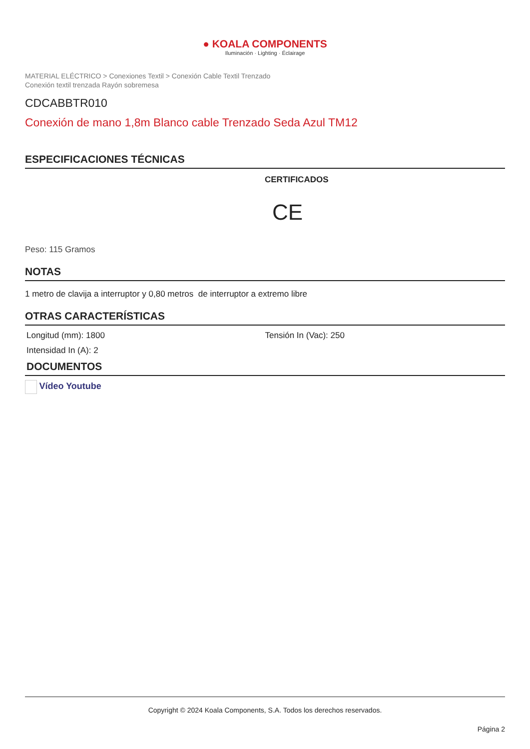● KOALA COMPONENTS
Iluminación · Lighting · Éclairage
MATERIAL ELÉCTRICO > Conexiones Textil > Conexión Cable Textil Trenzado
Conexión textil trenzada Rayón sobremesa
CDCABBTR010
Conexión de mano 1,8m Blanco cable Trenzado Seda Azul TM12
ESPECIFICACIONES TÉCNICAS
CERTIFICADOS
CE
Peso: 115 Gramos
NOTAS
1 metro de clavija a interruptor y 0,80 metros de interruptor a extremo libre
OTRAS CARACTERÍSTICAS
Longitud (mm): 1800 Tensión In (Vac): 250
Intensidad In (A): 2
DOCUMENTOS
Vídeo Youtube
Copyright © 2024 Koala Components, S.A. Todos los derechos reservados.
Página 2